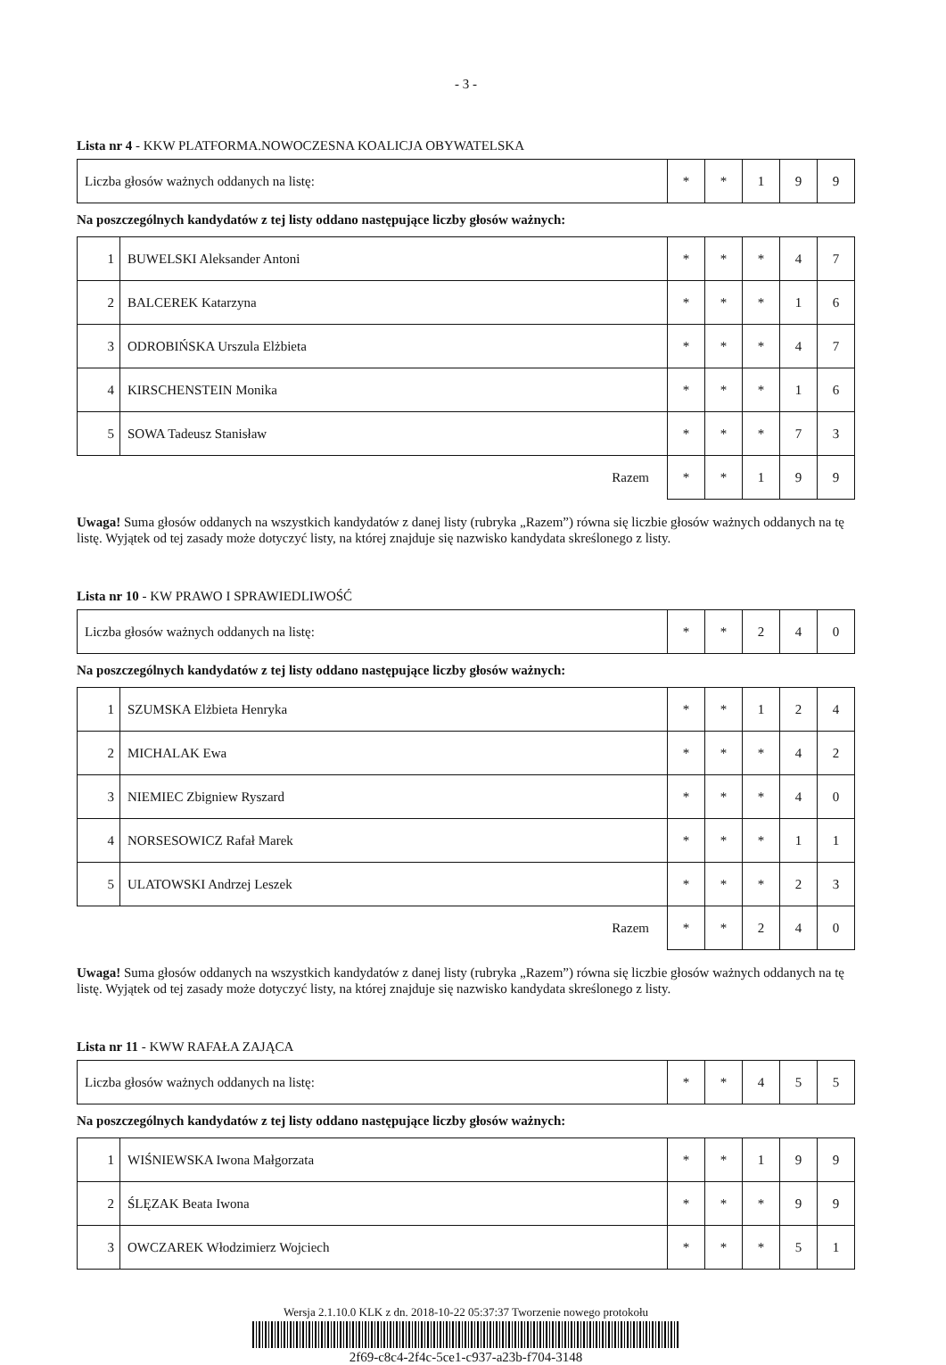- 3 -
Lista nr 4 - KKW PLATFORMA.NOWOCZESNA KOALICJA OBYWATELSKA
| Liczba głosów ważnych oddanych na listę: | * | * | 1 | 9 | 9 |
Na poszczególnych kandydatów z tej listy oddano następujące liczby głosów ważnych:
| 1 | BUWELSKI Aleksander Antoni | * | * | * | 4 | 7 |
| 2 | BALCEREK Katarzyna | * | * | * | 1 | 6 |
| 3 | ODROBIŃSKA Urszula Elżbieta | * | * | * | 4 | 7 |
| 4 | KIRSCHENSTEIN Monika | * | * | * | 1 | 6 |
| 5 | SOWA Tadeusz Stanisław | * | * | * | 7 | 3 |
| Razem | | * | * | 1 | 9 | 9 |
Uwaga! Suma głosów oddanych na wszystkich kandydatów z danej listy (rubryka „Razem”) równa się liczbie głosów ważnych oddanych na tę listę. Wyjątek od tej zasady może dotyczyć listy, na której znajduje się nazwisko kandydata skreślonego z listy.
Lista nr 10 - KW PRAWO I SPRAWIEDLIWOŚĆ
| Liczba głosów ważnych oddanych na listę: | * | * | 2 | 4 | 0 |
Na poszczególnych kandydatów z tej listy oddano następujące liczby głosów ważnych:
| 1 | SZUMSKA Elżbieta Henryka | * | * | 1 | 2 | 4 |
| 2 | MICHALAK Ewa | * | * | * | 4 | 2 |
| 3 | NIEMIEC Zbigniew Ryszard | * | * | * | 4 | 0 |
| 4 | NORSESOWICZ Rafał Marek | * | * | * | 1 | 1 |
| 5 | ULATOWSKI Andrzej Leszek | * | * | * | 2 | 3 |
| Razem | | * | * | 2 | 4 | 0 |
Uwaga! Suma głosów oddanych na wszystkich kandydatów z danej listy (rubryka „Razem”) równa się liczbie głosów ważnych oddanych na tę listę. Wyjątek od tej zasady może dotyczyć listy, na której znajduje się nazwisko kandydata skreślonego z listy.
Lista nr 11 - KWW RAFAŁA ZAJĄCA
| Liczba głosów ważnych oddanych na listę: | * | * | 4 | 5 | 5 |
Na poszczególnych kandydatów z tej listy oddano następujące liczby głosów ważnych:
| 1 | WIŚNIEWSKA Iwona Małgorzata | * | * | 1 | 9 | 9 |
| 2 | ŚLĘZAK Beata Iwona | * | * | * | 9 | 9 |
| 3 | OWCZAREK Włodzimierz Wojciech | * | * | * | 5 | 1 |
Wersja 2.1.10.0 KLK z dn. 2018-10-22 05:37:37 Tworzenie nowego protokołu
2f69-c8c4-2f4c-5ce1-c937-a23b-f704-3148